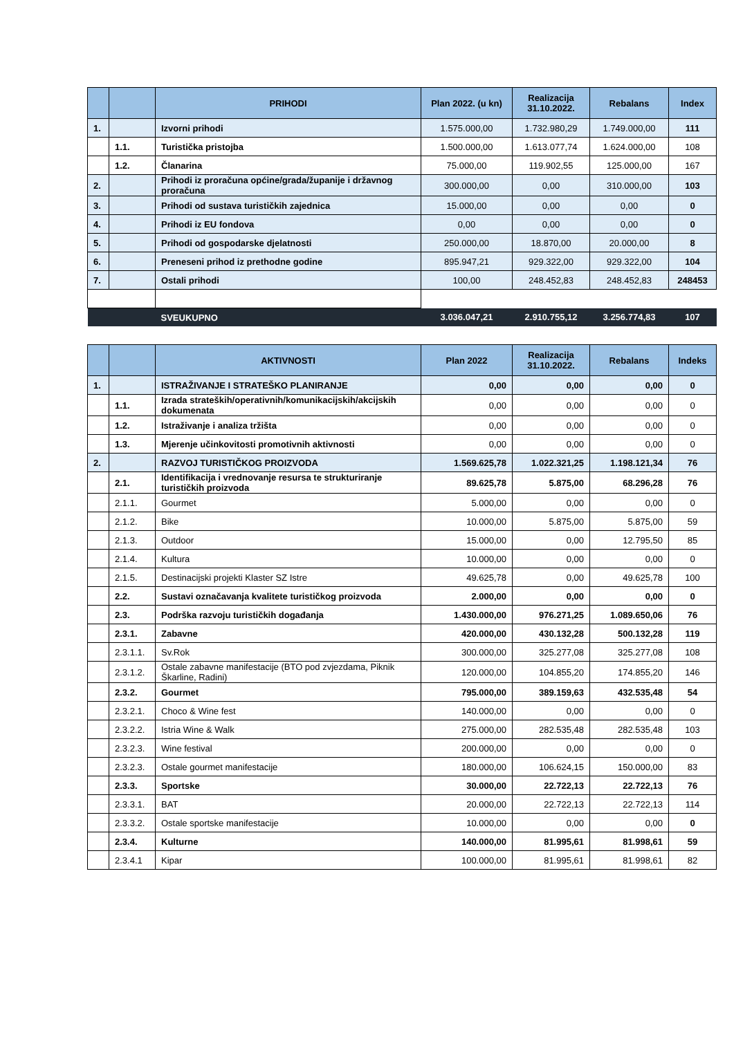| | | PRIHODI | Plan 2022. (u kn) | Realizacija 31.10.2022. | Rebalans | Index |
| --- | --- | --- | --- | --- | --- | --- |
| 1. | | Izvorni prihodi | 1.575.000,00 | 1.732.980,29 | 1.749.000,00 | 111 |
| | 1.1. | Turistička pristojba | 1.500.000,00 | 1.613.077,74 | 1.624.000,00 | 108 |
| | 1.2. | Članarina | 75.000,00 | 119.902,55 | 125.000,00 | 167 |
| 2. | | Prihodi iz proračuna općine/grada/županije i državnog proračuna | 300.000,00 | 0,00 | 310.000,00 | 103 |
| 3. | | Prihodi od sustava turističkih zajednica | 15.000,00 | 0,00 | 0,00 | 0 |
| 4. | | Prihodi iz EU fondova | 0,00 | 0,00 | 0,00 | 0 |
| 5. | | Prihodi od gospodarske djelatnosti | 250.000,00 | 18.870,00 | 20.000,00 | 8 |
| 6. | | Preneseni prihod iz prethodne godine | 895.947,21 | 929.322,00 | 929.322,00 | 104 |
| 7. | | Ostali prihodi | 100,00 | 248.452,83 | 248.452,83 | 248453 |
| | | SVEUKUPNO | 3.036.047,21 | 2.910.755,12 | 3.256.774,83 | 107 |
| | | AKTIVNOSTI | Plan 2022 | Realizacija 31.10.2022. | Rebalans | Indeks |
| --- | --- | --- | --- | --- | --- | --- |
| 1. | | ISTRAŽIVANJE I STRATEŠKO PLANIRANJE | 0,00 | 0,00 | 0,00 | 0 |
| | 1.1. | Izrada strateških/operativnih/komunikacijskih/akcijskih dokumenata | 0,00 | 0,00 | 0,00 | 0 |
| | 1.2. | Istraživanje i analiza tržišta | 0,00 | 0,00 | 0,00 | 0 |
| | 1.3. | Mjerenje učinkovitosti promotivnih aktivnosti | 0,00 | 0,00 | 0,00 | 0 |
| 2. | | RAZVOJ TURISTIČKOG PROIZVODA | 1.569.625,78 | 1.022.321,25 | 1.198.121,34 | 76 |
| | 2.1. | Identifikacija i vrednovanje resursa te strukturiranje turističkih proizvoda | 89.625,78 | 5.875,00 | 68.296,28 | 76 |
| | 2.1.1. | Gourmet | 5.000,00 | 0,00 | 0,00 | 0 |
| | 2.1.2. | Bike | 10.000,00 | 5.875,00 | 5.875,00 | 59 |
| | 2.1.3. | Outdoor | 15.000,00 | 0,00 | 12.795,50 | 85 |
| | 2.1.4. | Kultura | 10.000,00 | 0,00 | 0,00 | 0 |
| | 2.1.5. | Destinacijski projekti Klaster SZ Istre | 49.625,78 | 0,00 | 49.625,78 | 100 |
| | 2.2. | Sustavi označavanja kvalitete turističkog proizvoda | 2.000,00 | 0,00 | 0,00 | 0 |
| | 2.3. | Podrška razvoju turističkih događanja | 1.430.000,00 | 976.271,25 | 1.089.650,06 | 76 |
| | 2.3.1. | Zabavne | 420.000,00 | 430.132,28 | 500.132,28 | 119 |
| | 2.3.1.1. | Sv.Rok | 300.000,00 | 325.277,08 | 325.277,08 | 108 |
| | 2.3.1.2. | Ostale zabavne manifestacije (BTO pod zvjezdama, Piknik Škarline, Radini) | 120.000,00 | 104.855,20 | 174.855,20 | 146 |
| | 2.3.2. | Gourmet | 795.000,00 | 389.159,63 | 432.535,48 | 54 |
| | 2.3.2.1. | Choco & Wine fest | 140.000,00 | 0,00 | 0,00 | 0 |
| | 2.3.2.2. | Istria Wine & Walk | 275.000,00 | 282.535,48 | 282.535,48 | 103 |
| | 2.3.2.3. | Wine festival | 200.000,00 | 0,00 | 0,00 | 0 |
| | 2.3.2.3. | Ostale gourmet manifestacije | 180.000,00 | 106.624,15 | 150.000,00 | 83 |
| | 2.3.3. | Sportske | 30.000,00 | 22.722,13 | 22.722,13 | 76 |
| | 2.3.3.1. | BAT | 20.000,00 | 22.722,13 | 22.722,13 | 114 |
| | 2.3.3.2. | Ostale sportske manifestacije | 10.000,00 | 0,00 | 0,00 | 0 |
| | 2.3.4. | Kulturne | 140.000,00 | 81.995,61 | 81.998,61 | 59 |
| | 2.3.4.1 | Kipar | 100.000,00 | 81.995,61 | 81.998,61 | 82 |